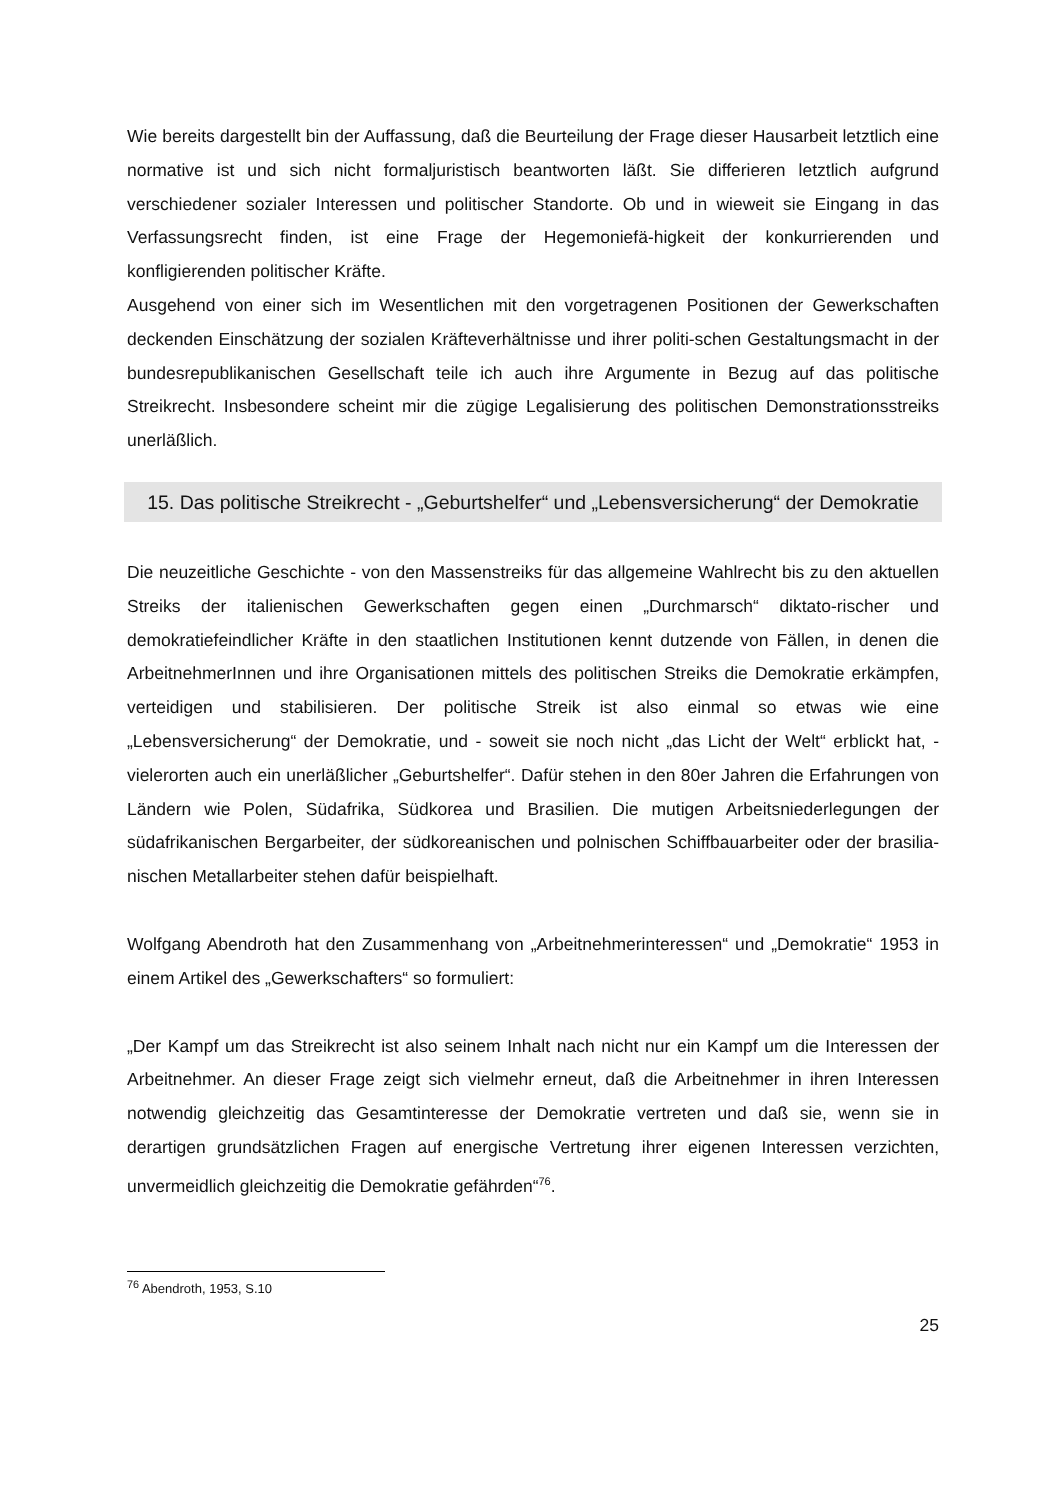Wie bereits dargestellt bin der Auffassung, daß die Beurteilung der Frage dieser Hausarbeit letztlich eine normative ist und sich nicht formaljuristisch beantworten läßt. Sie differieren letztlich aufgrund verschiedener sozialer Interessen und politischer Standorte. Ob und in wieweit sie Eingang in das Verfassungsrecht finden, ist eine Frage der Hegemoniefä-higkeit der konkurrierenden und konfligierenden politischer Kräfte.
Ausgehend von einer sich im Wesentlichen mit den vorgetragenen Positionen der Gewerkschaften deckenden Einschätzung der sozialen Kräfteverhältnisse und ihrer politi-schen Gestaltungsmacht in der bundesrepublikanischen Gesellschaft teile ich auch ihre Argumente in Bezug auf das politische Streikrecht. Insbesondere scheint mir die zügige Legalisierung des politischen Demonstrationsstreiks unerläßlich.
15. Das politische Streikrecht - „Geburtshelfer“ und „Lebensversicherung“ der Demokratie
Die neuzeitliche Geschichte - von den Massenstreiks für das allgemeine Wahlrecht bis zu den aktuellen Streiks der italienischen Gewerkschaften gegen einen „Durchmarsch“ diktato-rischer und demokratiefeindlicher Kräfte in den staatlichen Institutionen kennt dutzende von Fällen, in denen die ArbeitnehmerInnen und ihre Organisationen mittels des politischen Streiks die Demokratie erkämpfen, verteidigen und stabilisieren. Der politische Streik ist also einmal so etwas wie eine „Lebensversicherung“ der Demokratie, und - soweit sie noch nicht „das Licht der Welt“ erblickt hat, - vielerorten auch ein unerläßlicher „Geburtshelfer“. Dafür stehen in den 80er Jahren die Erfahrungen von Ländern wie Polen, Südafrika, Südkorea und Brasilien. Die mutigen Arbeitsniederlegungen der südafrikanischen Bergarbeiter, der südkoreanischen und polnischen Schiffbauarbeiter oder der brasilia-nischen Metallarbeiter stehen dafür beispielhaft.
Wolfgang Abendroth hat den Zusammenhang von „Arbeitnehmerinteressen“ und „Demokratie“ 1953 in einem Artikel des „Gewerkschafters“ so formuliert:
„Der Kampf um das Streikrecht ist also seinem Inhalt nach nicht nur ein Kampf um die Interessen der Arbeitnehmer. An dieser Frage zeigt sich vielmehr erneut, daß die Arbeitnehmer in ihren Interessen notwendig gleichzeitig das Gesamtinteresse der Demokratie vertreten und daß sie, wenn sie in derartigen grundsätzlichen Fragen auf energische Vertretung ihrer eigenen Interessen verzichten, unvermeidlich gleichzeitig die Demokratie gefährden“<sup>76</sup>.
<sup>76</sup> Abendroth, 1953, S.10
25